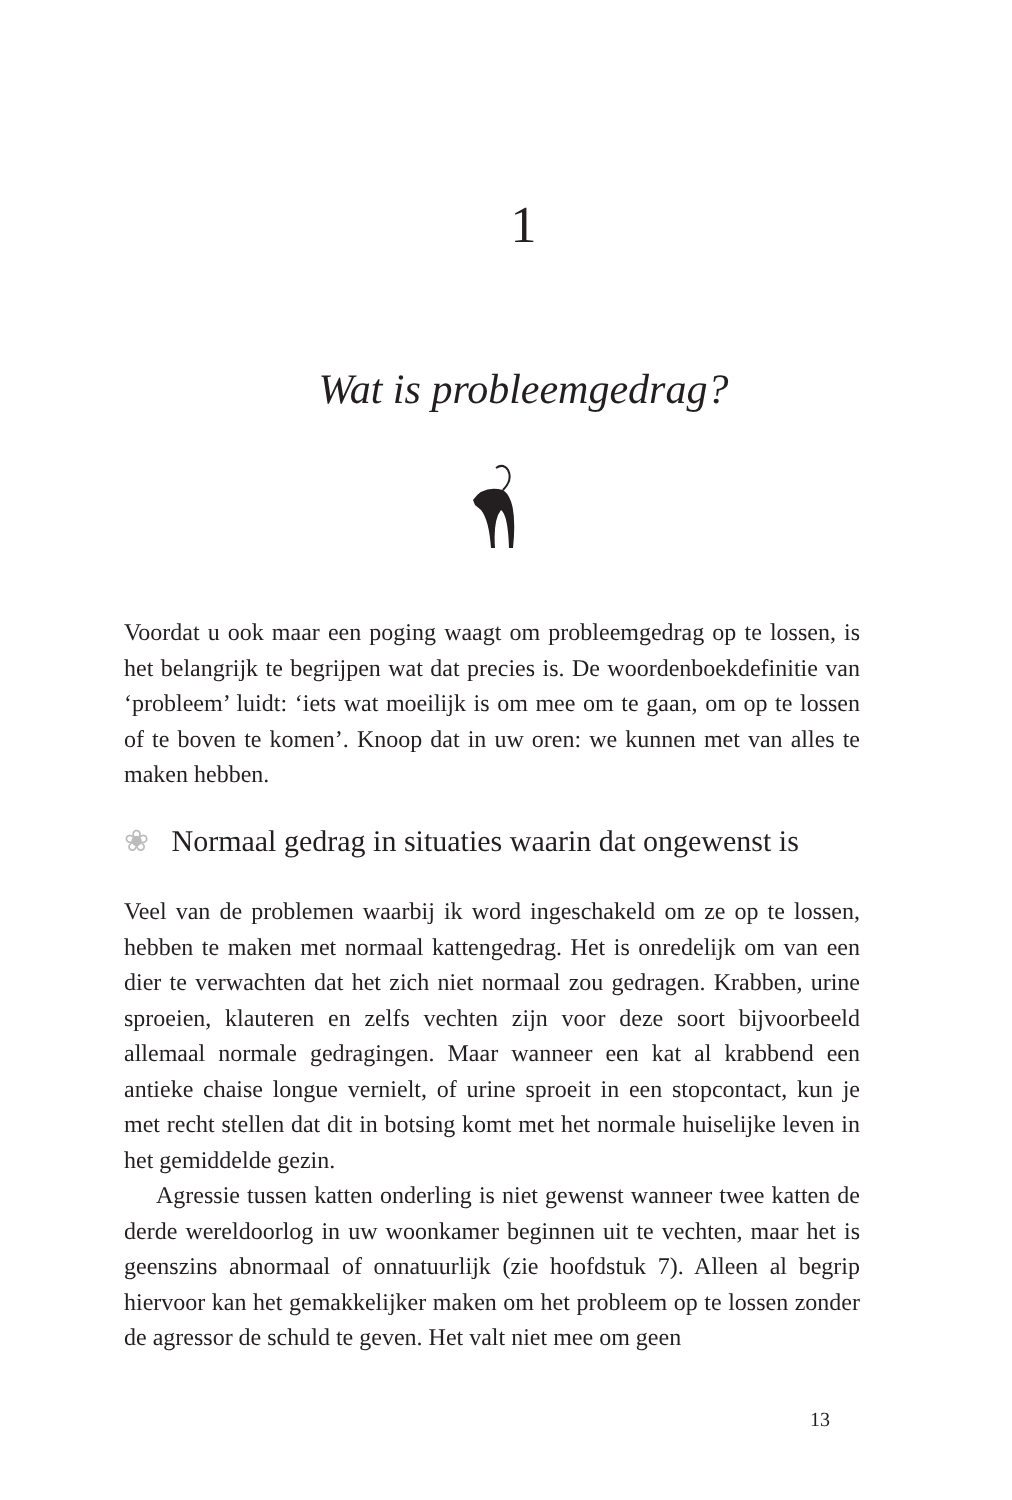1
Wat is probleemgedrag?
Voordat u ook maar een poging waagt om probleemgedrag op te lossen, is het belangrijk te begrijpen wat dat precies is. De woordenboekdefinitie van ‘probleem’ luidt: ‘iets wat moeilijk is om mee om te gaan, om op te lossen of te boven te komen’. Knoop dat in uw oren: we kunnen met van alles te maken hebben.
❀ Normaal gedrag in situaties waarin dat ongewenst is
Veel van de problemen waarbij ik word ingeschakeld om ze op te lossen, hebben te maken met normaal kattengedrag. Het is onredelijk om van een dier te verwachten dat het zich niet normaal zou gedragen. Krabben, urine sproeien, klauteren en zelfs vechten zijn voor deze soort bijvoorbeeld allemaal normale gedragingen. Maar wanneer een kat al krabbend een antieke chaise longue vernielt, of urine sproeit in een stopcontact, kun je met recht stellen dat dit in botsing komt met het normale huiselijke leven in het gemiddelde gezin.
Agressie tussen katten onderling is niet gewenst wanneer twee katten de derde wereldoorlog in uw woonkamer beginnen uit te vechten, maar het is geenszins abnormaal of onnatuurlijk (zie hoofdstuk 7). Alleen al begrip hiervoor kan het gemakkelijker maken om het probleem op te lossen zonder de agressor de schuld te geven. Het valt niet mee om geen
13